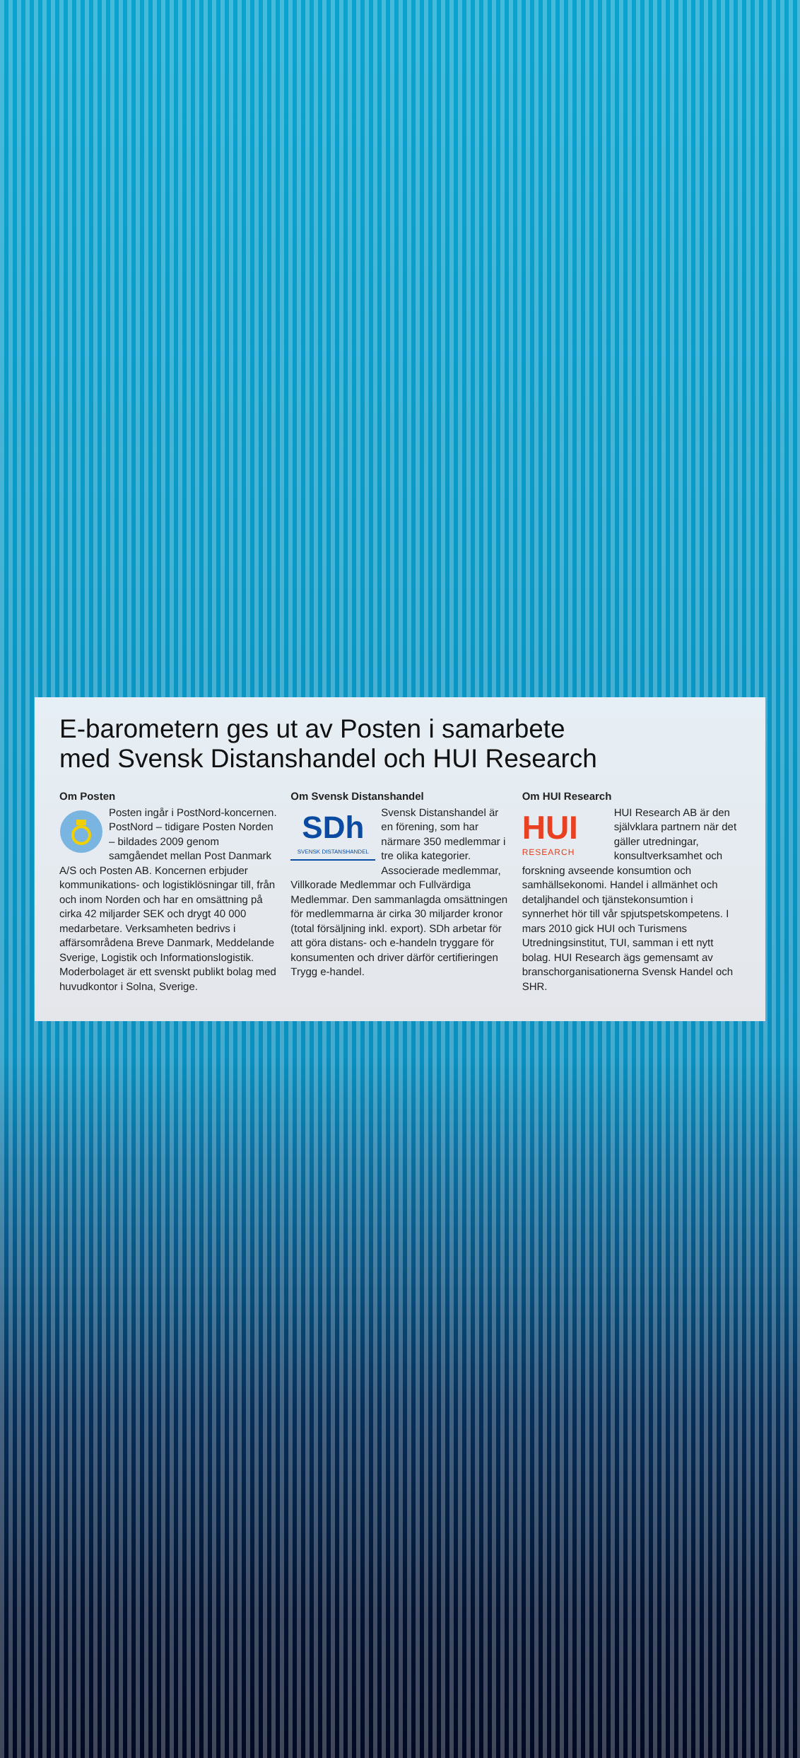E-barometern ges ut av Posten i samarbete
med Svensk Distanshandel och HUI Research
Om Posten
Posten ingår i PostNord-koncernen. PostNord – tidigare Posten Norden – bildades 2009 genom samgåendet mellan Post Danmark A/S och Posten AB. Koncernen erbjuder kommunikations- och logistiklösningar till, från och inom Norden och har en omsättning på cirka 42 miljarder SEK och drygt 40 000 medarbetare. Verksamheten bedrivs i affärsområdena Breve Danmark, Meddelande Sverige, Logistik och Informationslogistik. Moderbolaget är ett svenskt publikt bolag med huvudkontor i Solna, Sverige.
Om Svensk Distanshandel
SDh
SVENSK DISTANSHANDEL
Svensk Distanshandel är en förening, som har närmare 350 medlemmar i tre olika kategorier. Associerade medlemmar, Villkorade Medlemmar och Fullvärdiga Medlemmar. Den sammanlagda omsättningen för medlemmarna är cirka 30 miljarder kronor (total försäljning inkl. export). SDh arbetar för att göra distans- och e-handeln tryggare för konsumenten och driver därför certifieringen Trygg e-handel.
Om HUI Research
HUI
RESEARCH
HUI Research AB är den självklara partnern när det gäller utredningar, konsultverksamhet och forskning avseende konsumtion och samhällsekonomi. Handel i allmänhet och detaljhandel och tjänstekonsumtion i synnerhet hör till vår spjutspetskompetens. I mars 2010 gick HUI och Turismens Utredningsinstitut, TUI, samman i ett nytt bolag. HUI Research ägs gemensamt av branschorganisationerna Svensk Handel och SHR.